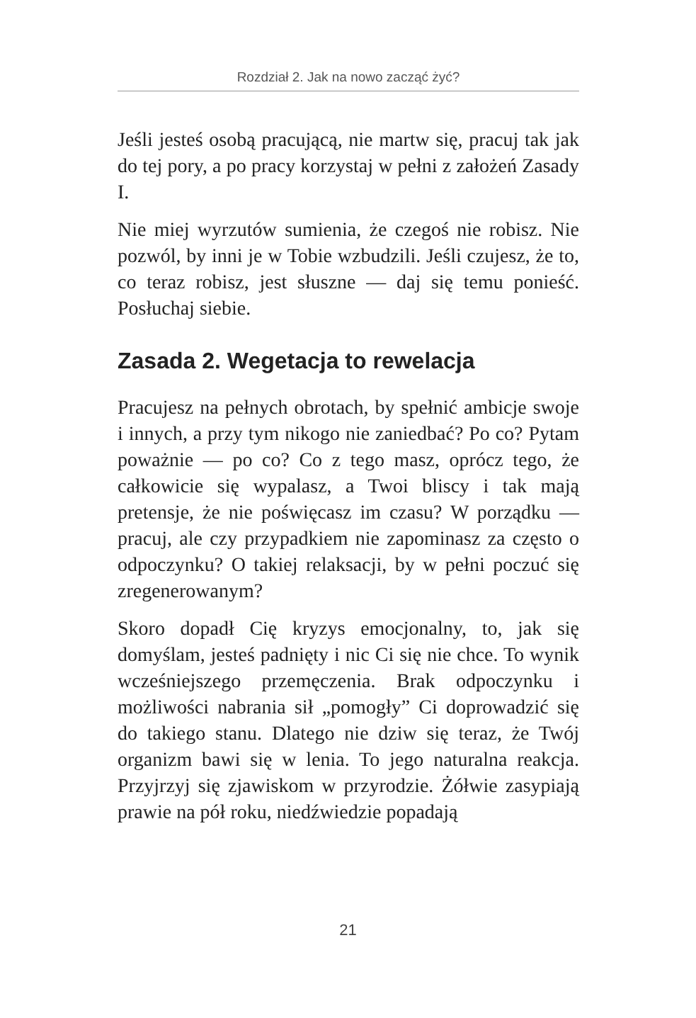Rozdział 2. Jak na nowo zacząć żyć?
Jeśli jesteś osobą pracującą, nie martw się, pracuj tak jak do tej pory, a po pracy korzystaj w pełni z założeń Zasady I.
Nie miej wyrzutów sumienia, że czegoś nie robisz. Nie pozwól, by inni je w Tobie wzbudzili. Jeśli czujesz, że to, co teraz robisz, jest słuszne — daj się temu ponieść. Posłuchaj siebie.
Zasada 2. Wegetacja to rewelacja
Pracujesz na pełnych obrotach, by spełnić ambicje swoje i innych, a przy tym nikogo nie zaniedbać? Po co? Pytam poważnie — po co? Co z tego masz, oprócz tego, że całkowicie się wypalasz, a Twoi bliscy i tak mają pretensje, że nie poświęcasz im czasu? W porządku — pracuj, ale czy przypadkiem nie zapominasz za często o odpoczynku? O takiej relaksacji, by w pełni poczuć się zregenerowanym?
Skoro dopadł Cię kryzys emocjonalny, to, jak się domyślam, jesteś padnięty i nic Ci się nie chce. To wynik wcześniejszego przemęczenia. Brak odpoczynku i możliwości nabrania sił „pomogły” Ci doprowadzić się do takiego stanu. Dlatego nie dziw się teraz, że Twój organizm bawi się w lenia. To jego naturalna reakcja. Przyjrzyj się zjawiskom w przyrodzie. Żółwie zasypiają prawie na pół roku, niedźwiedzie popadają
21